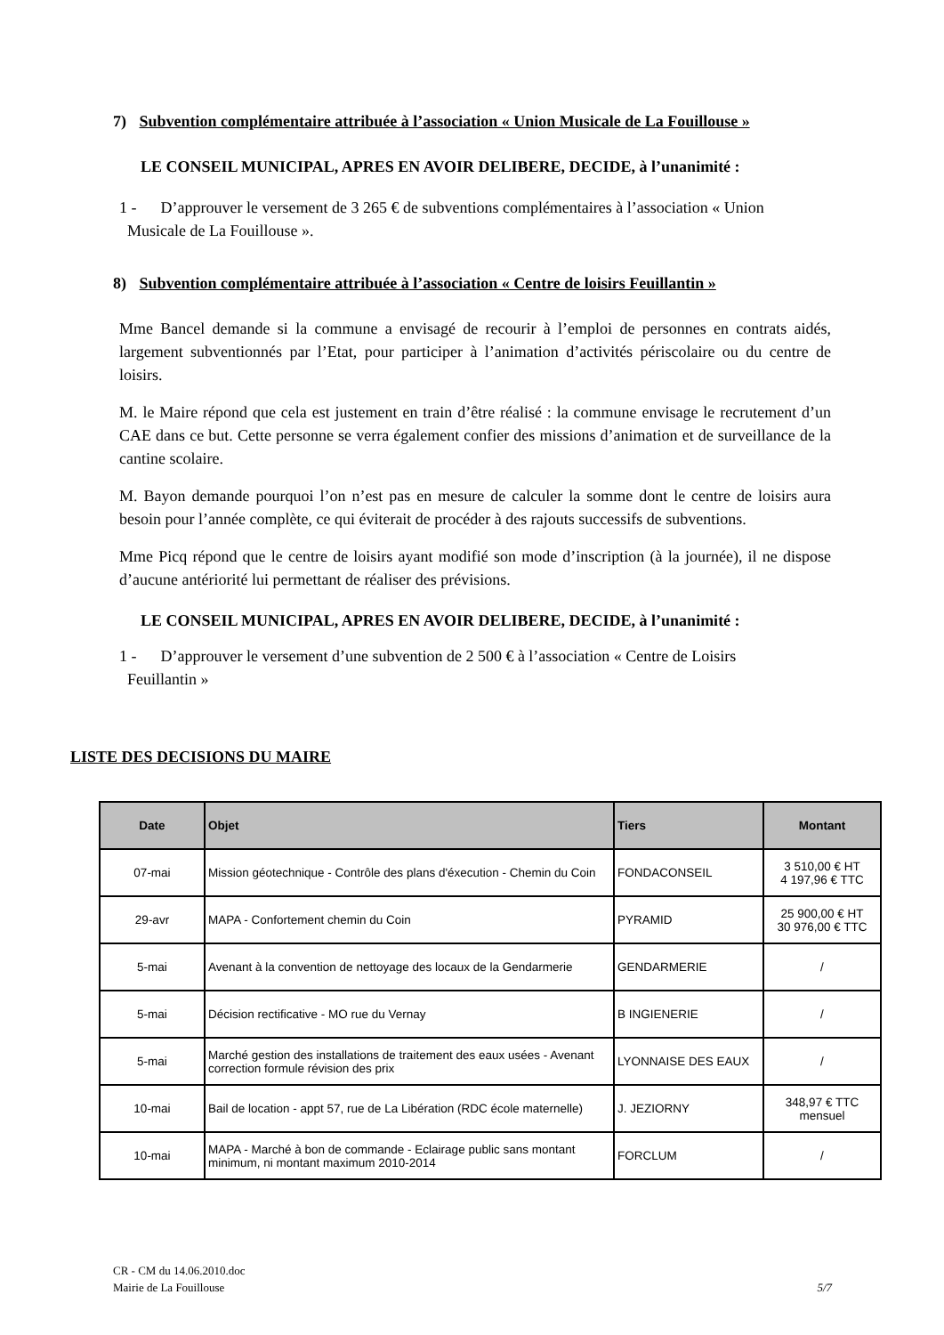7) Subvention complémentaire attribuée à l’association « Union Musicale de La Fouillouse »
LE CONSEIL MUNICIPAL, APRES EN AVOIR DELIBERE, DECIDE, à l’unanimité :
1 - D’approuver le versement de 3 265 € de subventions complémentaires à l’association « Union
Musicale de La Fouillouse ».
8) Subvention complémentaire attribuée à l’association « Centre de loisirs Feuillantin »
Mme Bancel demande si la commune a envisagé de recourir à l’emploi de personnes en contrats aidés, largement subventionnés par l’Etat, pour participer à l’animation d’activités périscolaire ou du centre de loisirs.
M. le Maire répond que cela est justement en train d’être réalisé : la commune envisage le recrutement d’un CAE dans ce but. Cette personne se verra également confier des missions d’animation et de surveillance de la cantine scolaire.
M. Bayon demande pourquoi l’on n’est pas en mesure de calculer la somme dont le centre de loisirs aura besoin pour l’année complète, ce qui éviterait de procéder à des rajouts successifs de subventions.
Mme Picq répond que le centre de loisirs ayant modifié son mode d’inscription (à la journée), il ne dispose d’aucune antériorité lui permettant de réaliser des prévisions.
LE CONSEIL MUNICIPAL, APRES EN AVOIR DELIBERE, DECIDE, à l’unanimité :
1 - D’approuver le versement d’une subvention de 2 500 € à l’association « Centre de Loisirs
Feuillantin »
LISTE DES DECISIONS DU MAIRE
| Date | Objet | Tiers | Montant |
| --- | --- | --- | --- |
| 07-mai | Mission géotechnique - Contrôle des plans d'éxecution - Chemin du Coin | FONDACONSEIL | 3 510,00 € HT 4 197,96 € TTC |
| 29-avr | MAPA - Confortement chemin du Coin | PYRAMID | 25 900,00 € HT 30 976,00 € TTC |
| 5-mai | Avenant à la convention de nettoyage des locaux de la Gendarmerie | GENDARMERIE | / |
| 5-mai | Décision rectificative - MO rue du Vernay | B INGIENERIE | / |
| 5-mai | Marché gestion des installations de traitement des eaux usées - Avenant correction formule révision des prix | LYONNAISE DES EAUX | / |
| 10-mai | Bail de location - appt 57, rue de La Libération (RDC école maternelle) | J. JEZIORNY | 348,97 € TTC mensuel |
| 10-mai | MAPA - Marché à bon de commande - Eclairage public sans montant minimum, ni montant maximum 2010-2014 | FORCLUM | / |
CR - CM du 14.06.2010.doc
Mairie de La Fouillouse 5/7